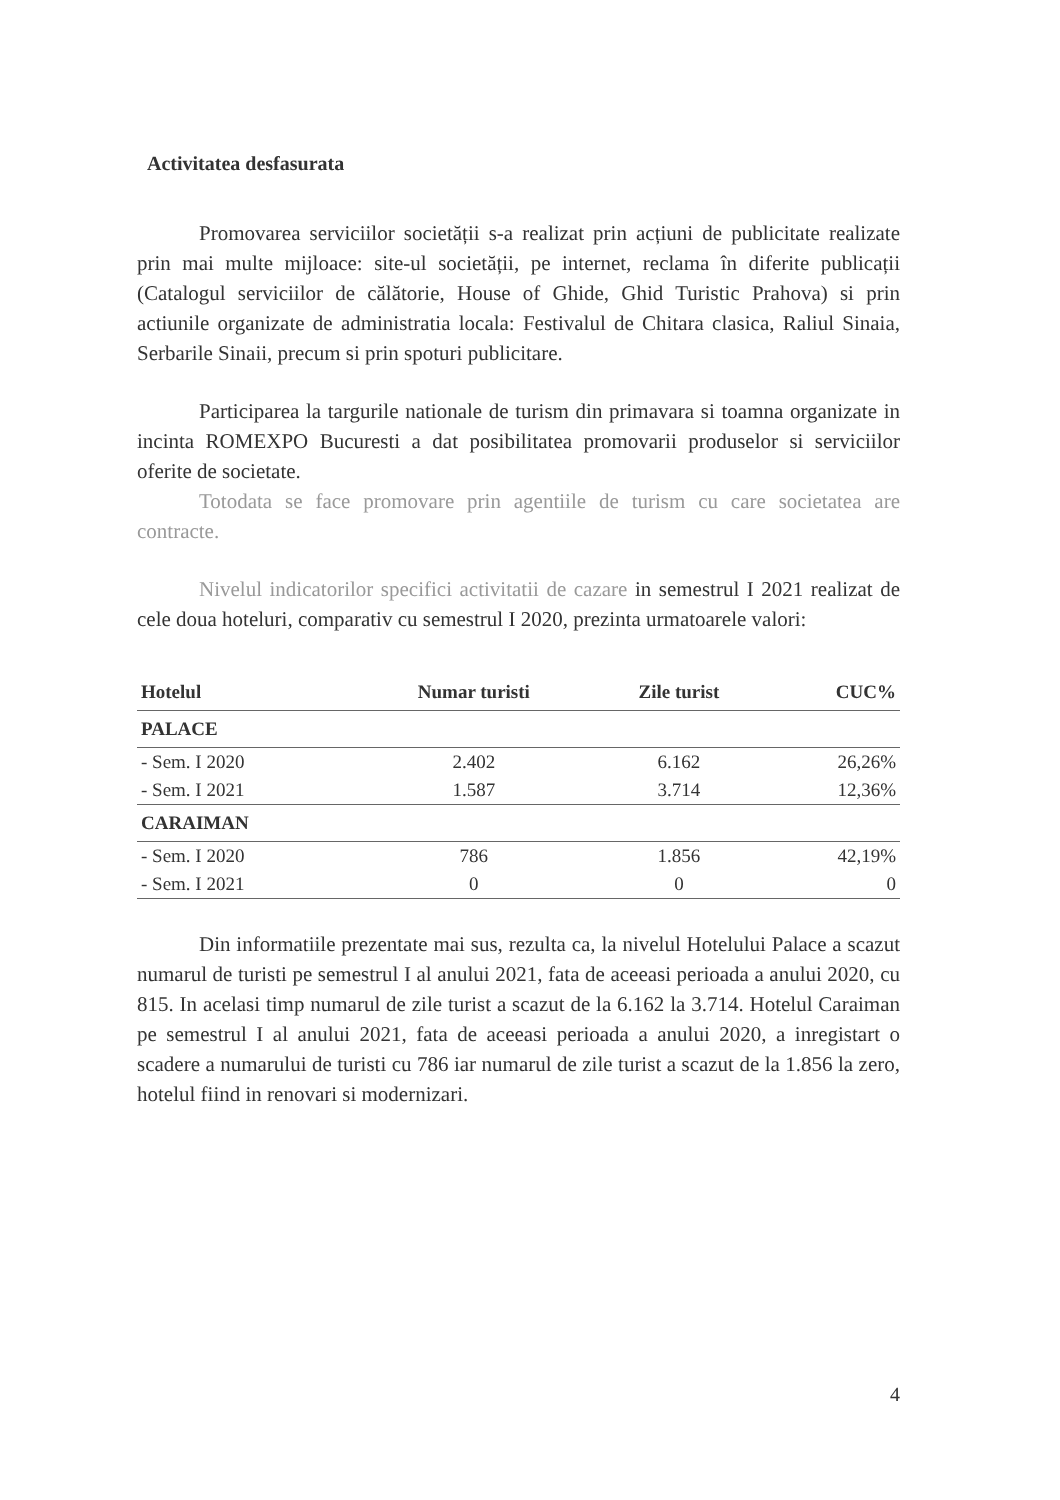Activitatea desfasurata
Promovarea serviciilor societății s-a realizat prin acțiuni de publicitate realizate prin mai multe mijloace: site-ul societății, pe internet, reclama în diferite publicații (Catalogul serviciilor de călătorie, House of Ghide, Ghid Turistic Prahova) si prin actiunile organizate de administratia locala: Festivalul de Chitara clasica, Raliul Sinaia, Serbarile Sinaii, precum si prin spoturi publicitare.
Participarea la targurile nationale de turism din primavara si toamna organizate in incinta ROMEXPO Bucuresti a dat posibilitatea promovarii produselor si serviciilor oferite de societate.
Totodata se face promovare prin agentiile de turism cu care societatea are contracte.
Nivelul indicatorilor specifici activitatii de cazare in semestrul I 2021 realizat de cele doua hoteluri, comparativ cu semestrul I 2020, prezinta urmatoarele valori:
| Hotelul | Numar turisti | Zile turist | CUC% |
| --- | --- | --- | --- |
| PALACE | | | |
| - Sem. I 2020 | 2.402 | 6.162 | 26,26% |
| - Sem. I 2021 | 1.587 | 3.714 | 12,36% |
| CARAIMAN | | | |
| - Sem. I 2020 | 786 | 1.856 | 42,19% |
| - Sem. I 2021 | 0 | 0 | 0 |
Din informatiile prezentate mai sus, rezulta ca, la nivelul Hotelului Palace a scazut numarul de turisti pe semestrul I al anului 2021, fata de aceeasi perioada a anului 2020, cu 815. In acelasi timp numarul de zile turist a scazut de la 6.162 la 3.714. Hotelul Caraiman pe semestrul I al anului 2021, fata de aceeasi perioada a anului 2020, a inregistart o scadere a numarului de turisti cu 786 iar numarul de zile turist a scazut de la 1.856 la zero, hotelul fiind in renovari si modernizari.
4